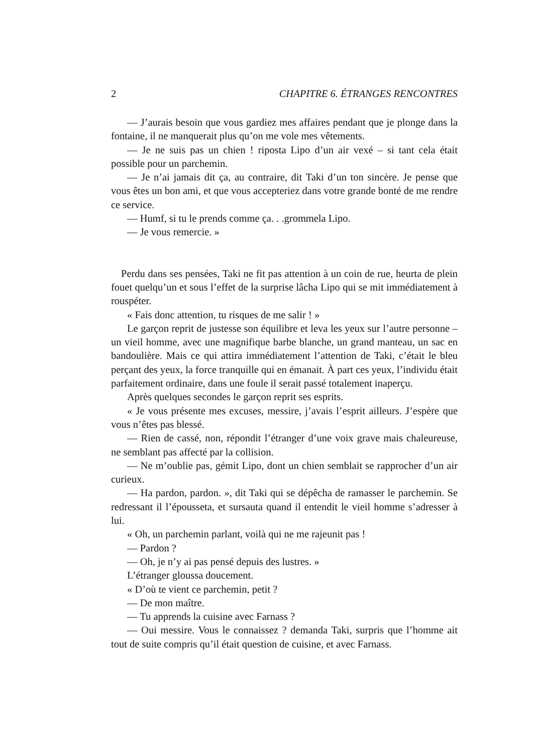2 CHAPITRE 6. ÉTRANGES RENCONTRES
— J’aurais besoin que vous gardiez mes affaires pendant que je plonge dans la fontaine, il ne manquerait plus qu’on me vole mes vêtements.
— Je ne suis pas un chien ! riposta Lipo d’un air vexé – si tant cela était possible pour un parchemin.
— Je n’ai jamais dit ça, au contraire, dit Taki d’un ton sincère. Je pense que vous êtes un bon ami, et que vous accepteriez dans votre grande bonté de me rendre ce service.
— Humf, si tu le prends comme ça. . .grommela Lipo.
— Je vous remercie. »
Perdu dans ses pensées, Taki ne fit pas attention à un coin de rue, heurta de plein fouet quelqu’un et sous l’effet de la surprise lâcha Lipo qui se mit immédiatement à rouspéter.
« Fais donc attention, tu risques de me salir ! »
Le garçon reprit de justesse son équilibre et leva les yeux sur l’autre personne – un vieil homme, avec une magnifique barbe blanche, un grand manteau, un sac en bandoulière. Mais ce qui attira immédiatement l’attention de Taki, c’était le bleu perçant des yeux, la force tranquille qui en émanait. À part ces yeux, l’individu était parfaitement ordinaire, dans une foule il serait passé totalement inaperçu.
Après quelques secondes le garçon reprit ses esprits.
« Je vous présente mes excuses, messire, j’avais l’esprit ailleurs. J’espère que vous n’êtes pas blessé.
— Rien de cassé, non, répondit l’étranger d’une voix grave mais chaleureuse, ne semblant pas affecté par la collision.
— Ne m’oublie pas, gémit Lipo, dont un chien semblait se rapprocher d’un air curieux.
— Ha pardon, pardon. », dit Taki qui se dépêcha de ramasser le parchemin. Se redressant il l’épousseta, et sursauta quand il entendit le vieil homme s’adresser à lui.
« Oh, un parchemin parlant, voilà qui ne me rajeunit pas !
— Pardon ?
— Oh, je n’y ai pas pensé depuis des lustres. »
L’étranger gloussa doucement.
« D’où te vient ce parchemin, petit ?
— De mon maître.
— Tu apprends la cuisine avec Farnass ?
— Oui messire. Vous le connaissez ? demanda Taki, surpris que l’homme ait tout de suite compris qu’il était question de cuisine, et avec Farnass.